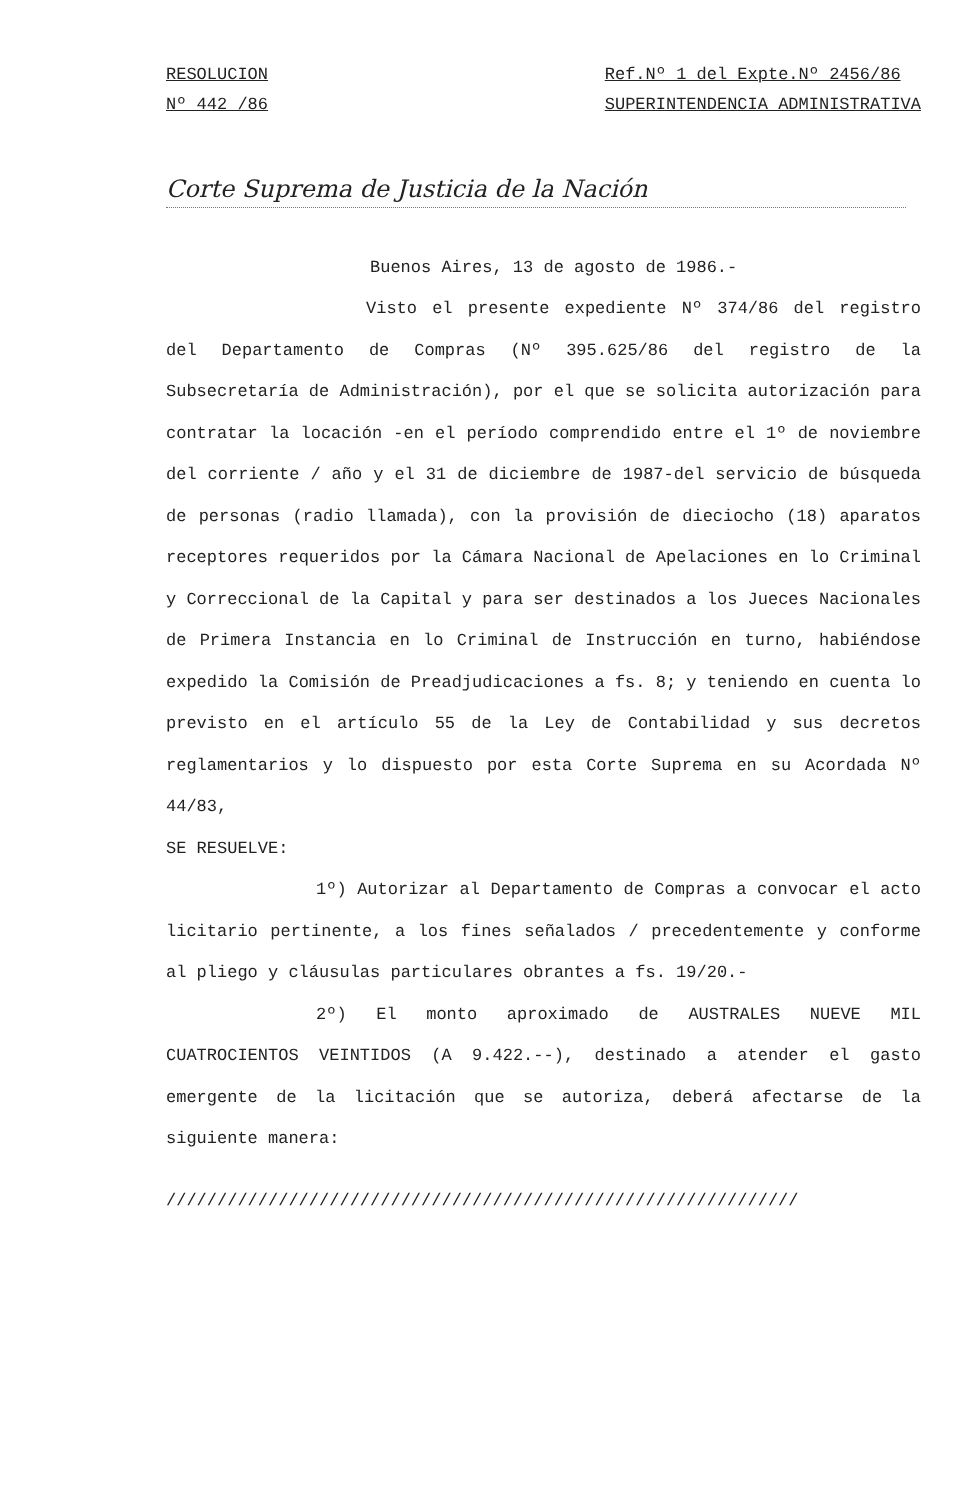RESOLUCION
Nº 442 /86
Ref.Nº 1 del Expte.Nº 2456/86
SUPERINTENDENCIA ADMINISTRATIVA
Corte Suprema de Justicia de la Nación
Buenos Aires, 13 de agosto de 1986.-
Visto el presente expediente Nº 374/86 del registro del Departamento de Compras (Nº 395.625/86 del registro de la Subsecretaría de Administración), por el que se solicita autorización para contratar la locación -en el período comprendido entre el 1º de noviembre del corriente / año y el 31 de diciembre de 1987-del servicio de búsqueda de personas (radio llamada), con la provisión de dieciocho (18) aparatos receptores requeridos por la Cámara Nacional de Apelaciones en lo Criminal y Correccional de la Capital y para ser destinados a los Jueces Nacionales de Primera Instancia en lo Criminal de Instrucción en turno, habiéndose expedido la Comisión de Preadjudicaciones a fs. 8; y teniendo en cuenta lo previsto en el artículo 55 de la Ley de Contabilidad y sus decretos reglamentarios y lo dispuesto por esta Corte Suprema en su Acordada Nº 44/83,
SE RESUELVE:
1º) Autorizar al Departamento de Compras a convocar el acto licitario pertinente, a los fines señalados / precedentemente y conforme al pliego y cláusulas particulares obrantes a fs. 19/20.-
2º) El monto aproximado de AUSTRALES NUEVE MIL CUATROCIENTOS VEINTIDOS (A 9.422.--), destinado a atender el gasto emergente de la licitación que se autoriza, deberá afectarse de la siguiente manera:
//////////////////////////////////////////////////////////////